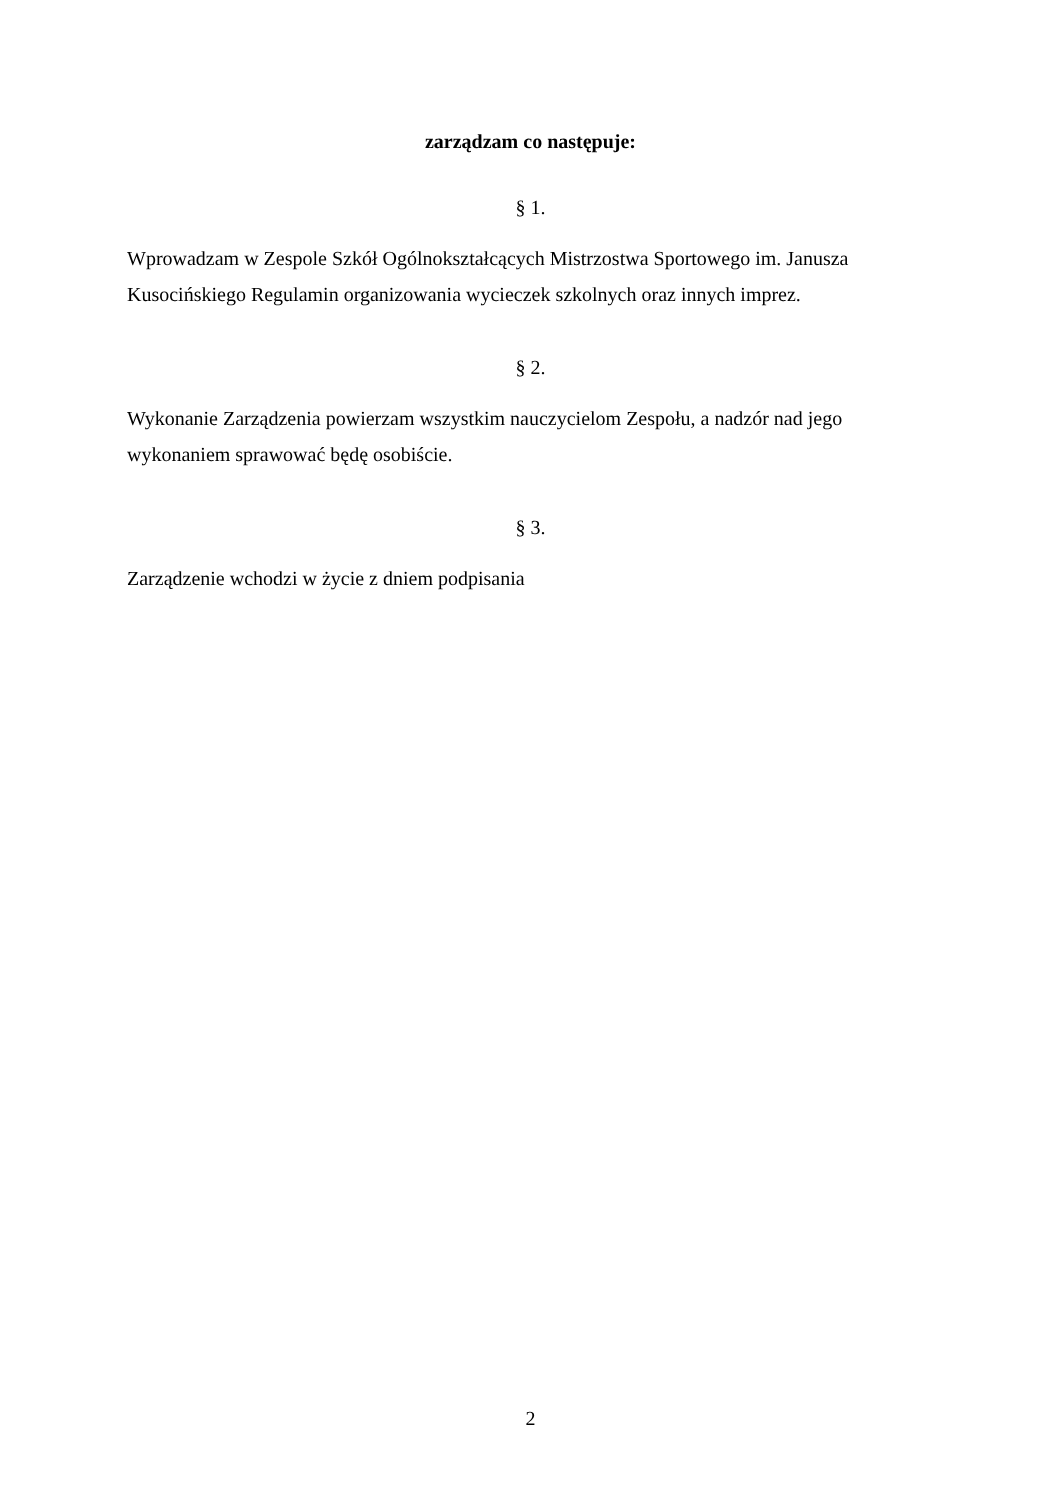zarządzam co następuje:
§ 1.
Wprowadzam w Zespole Szkół Ogólnokształcących Mistrzostwa Sportowego im. Janusza Kusocińskiego Regulamin organizowania wycieczek szkolnych oraz innych imprez.
§ 2.
Wykonanie Zarządzenia powierzam wszystkim nauczycielom Zespołu, a nadzór nad jego wykonaniem sprawować będę osobiście.
§ 3.
Zarządzenie wchodzi w życie z dniem podpisania
2